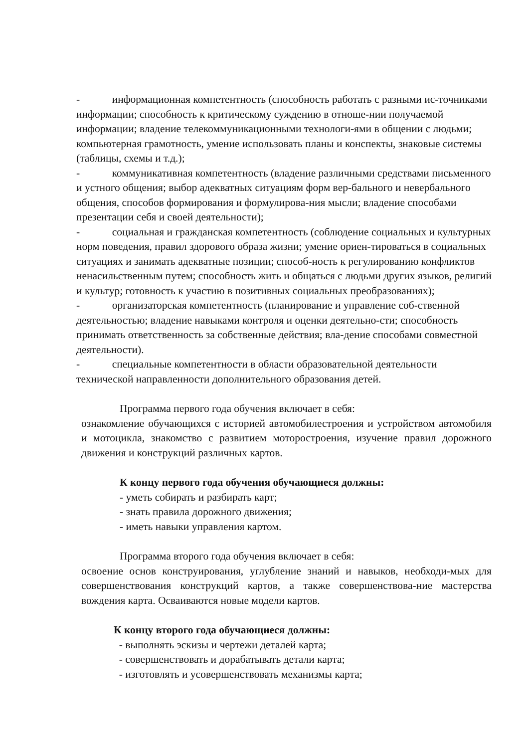- информационная компетентность (способность работать с разными ис-точниками информации; способность к критическому суждению в отноше-нии получаемой информации; владение телекоммуникационными технологи-ями в общении с людьми; компьютерная грамотность, умение использовать планы и конспекты, знаковые системы (таблицы, схемы и т.д.);
- коммуникативная компетентность (владение различными средствами письменного и устного общения; выбор адекватных ситуациям форм вер-бального и невербального общения, способов формирования и формулирова-ния мысли; владение способами презентации себя и своей деятельности);
- социальная и гражданская компетентность (соблюдение социальных и культурных норм поведения, правил здорового образа жизни; умение ориен-тироваться в социальных ситуациях и занимать адекватные позиции; способ-ность к регулированию конфликтов ненасильственным путем; способность жить и общаться с людьми других языков, религий и культур; готовность к участию в позитивных социальных преобразованиях);
- организаторская компетентность (планирование и управление соб-ственной деятельностью; владение навыками контроля и оценки деятельно-сти; способность принимать ответственность за собственные действия; вла-дение способами совместной деятельности).
- специальные компетентности в области образовательной деятельности технической направленности дополнительного образования детей.
Программа первого года обучения включает в себя:
ознакомление обучающихся с историей автомобилестроения и устройством автомобиля и мотоцикла, знакомство с развитием моторостроения, изучение правил дорожного движения и конструкций различных картов.
К концу первого года обучения обучающиеся должны:
- уметь собирать и разбирать карт;
- знать правила дорожного движения;
- иметь навыки управления картом.
Программа второго года обучения включает в себя:
освоение основ конструирования, углубление знаний и навыков, необходи-мых для совершенствования конструкций картов, а также совершенствова-ние мастерства вождения карта. Осваиваются новые модели картов.
К концу второго года обучающиеся должны:
- выполнять эскизы и чертежи деталей карта;
- совершенствовать и дорабатывать детали карта;
- изготовлять и усовершенствовать механизмы карта;